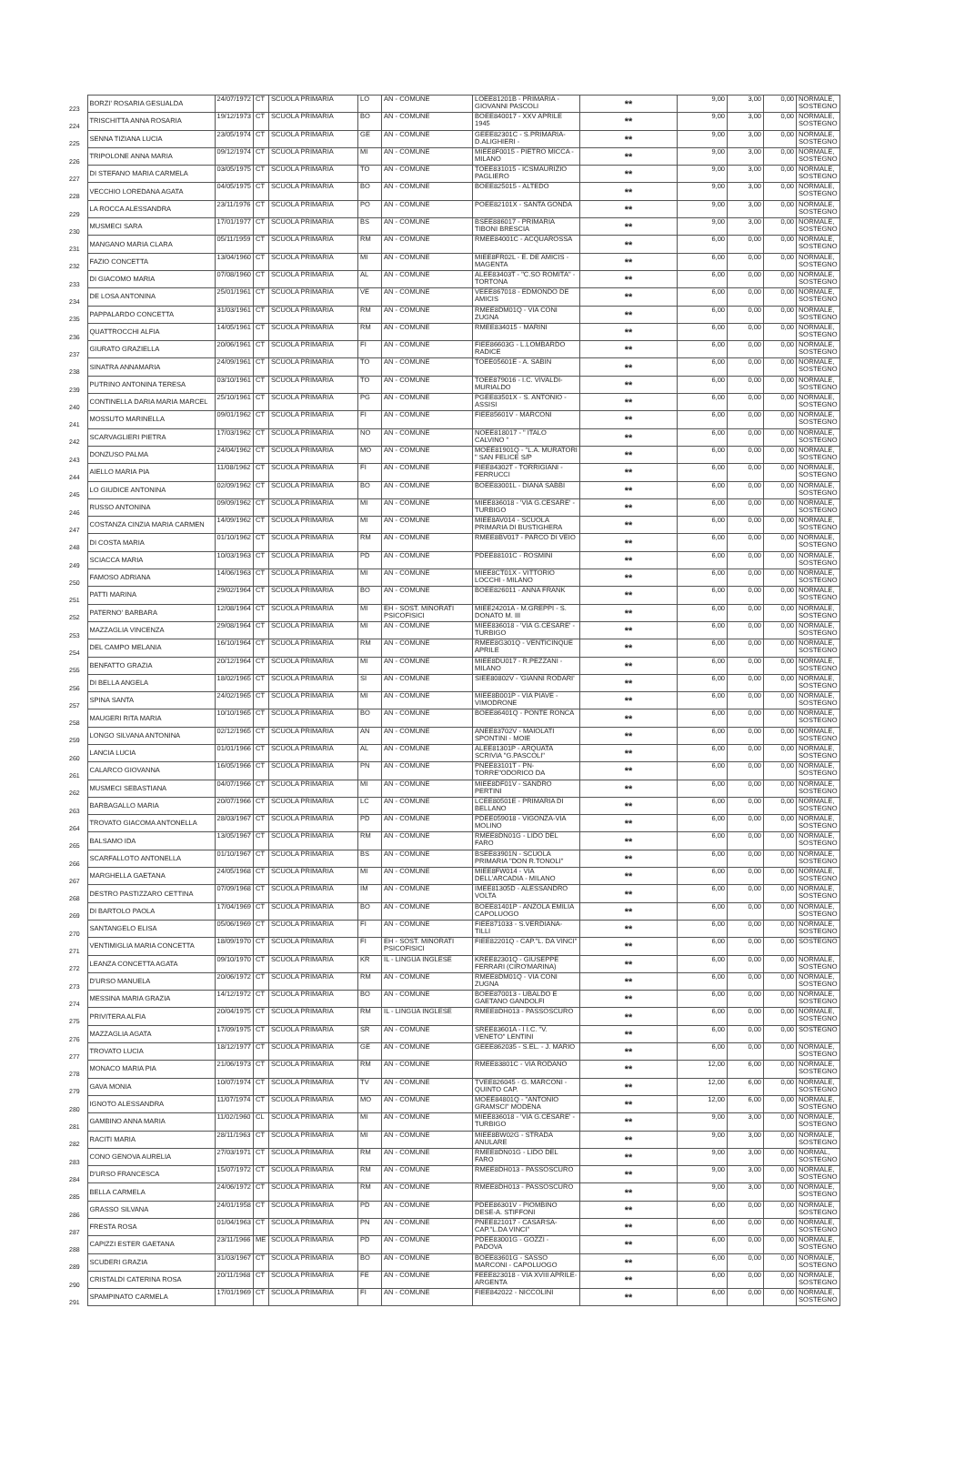| 223 | BORZI' ROSARIA GESUALDA | 24/07/1972 | CT | SCUOLA PRIMARIA | LO | AN - COMUNE | LOEE81201B - PRIMARIA - GIOVANNI PASCOLI | ** | 9,00 | 3,00 | 0,00 | NORMALE, SOSTEGNO |
| 224 | TRISCHITTA ANNA ROSARIA | 19/12/1973 | CT | SCUOLA PRIMARIA | BO | AN - COMUNE | BOEE840017 - XXV APRILE 1945 | ** | 9,00 | 3,00 | 0,00 | NORMALE, SOSTEGNO |
| 225 | SENNA TIZIANA LUCIA | 23/05/1974 | CT | SCUOLA PRIMARIA | GE | AN - COMUNE | GEEE82301C - S.PRIMARIA-D.ALIGHIERI - | ** | 9,00 | 3,00 | 0,00 | NORMALE, SOSTEGNO |
| 226 | TRIPOLONE ANNA MARIA | 09/12/1974 | CT | SCUOLA PRIMARIA | MI | AN - COMUNE | MIEE8F0015 - PIETRO MICCA - MILANO | ** | 9,00 | 3,00 | 0,00 | NORMALE, SOSTEGNO |
| 227 | DI STEFANO MARIA CARMELA | 03/05/1975 | CT | SCUOLA PRIMARIA | TO | AN - COMUNE | TOEE831015 - ICSMAURIZIO PAGLIERO | ** | 9,00 | 3,00 | 0,00 | NORMALE, SOSTEGNO |
| 228 | VECCHIO LOREDANA AGATA | 04/05/1975 | CT | SCUOLA PRIMARIA | BO | AN - COMUNE | BOEE825015 - ALTEDO | ** | 9,00 | 3,00 | 0,00 | NORMALE, SOSTEGNO |
| 229 | LA ROCCA ALESSANDRA | 23/11/1976 | CT | SCUOLA PRIMARIA | PO | AN - COMUNE | POEE82101X - SANTA GONDA | ** | 9,00 | 3,00 | 0,00 | NORMALE, SOSTEGNO |
| 230 | MUSMECI SARA | 17/01/1977 | CT | SCUOLA PRIMARIA | BS | AN - COMUNE | BSEE886017 - PRIMARIA TIBONI BRESCIA | ** | 9,00 | 3,00 | 0,00 | NORMALE, SOSTEGNO |
| 231 | MANGANO MARIA CLARA | 05/11/1959 | CT | SCUOLA PRIMARIA | RM | AN - COMUNE | RMEE84001C - ACQUAROSSA | ** | 6,00 | 0,00 | 0,00 | NORMALE, SOSTEGNO |
| 232 | FAZIO CONCETTA | 13/04/1960 | CT | SCUOLA PRIMARIA | MI | AN - COMUNE | MIEE8FR02L - E. DE AMICIS - MAGENTA | ** | 6,00 | 0,00 | 0,00 | NORMALE, SOSTEGNO |
| 233 | DI GIACOMO MARIA | 07/08/1960 | CT | SCUOLA PRIMARIA | AL | AN - COMUNE | ALEE83403T - "C.SO ROMITA" - TORTONA | ** | 6,00 | 0,00 | 0,00 | NORMALE, SOSTEGNO |
| 234 | DE LOSA ANTONINA | 25/01/1961 | CT | SCUOLA PRIMARIA | VE | AN - COMUNE | VEEE867018 - EDMONDO DE AMICIS | ** | 6,00 | 0,00 | 0,00 | NORMALE, SOSTEGNO |
| 235 | PAPPALARDO CONCETTA | 31/03/1961 | CT | SCUOLA PRIMARIA | RM | AN - COMUNE | RMEE8DM01Q - VIA CONI ZUGNA | ** | 6,00 | 0,00 | 0,00 | NORMALE, SOSTEGNO |
| 236 | QUATTROCCHI ALFIA | 14/05/1961 | CT | SCUOLA PRIMARIA | RM | AN - COMUNE | RMEE834015 - MARINI | ** | 6,00 | 0,00 | 0,00 | NORMALE, SOSTEGNO |
| 237 | GIURATO GRAZIELLA | 20/06/1961 | CT | SCUOLA PRIMARIA | FI | AN - COMUNE | FIEE86603G - L.LOMBARDO RADICE | ** | 6,00 | 0,00 | 0,00 | NORMALE, SOSTEGNO |
| 238 | SINATRA ANNAMARIA | 24/09/1961 | CT | SCUOLA PRIMARIA | TO | AN - COMUNE | TOEE05601E - A. SABIN | ** | 6,00 | 0,00 | 0,00 | NORMALE, SOSTEGNO |
| 239 | PUTRINO ANTONINA TERESA | 03/10/1961 | CT | SCUOLA PRIMARIA | TO | AN - COMUNE | TOEE879016 - I.C. VIVALDI-MURIALDO | ** | 6,00 | 0,00 | 0,00 | NORMALE, SOSTEGNO |
| 240 | CONTINELLA DARIA MARIA MARCEL | 25/10/1961 | CT | SCUOLA PRIMARIA | PG | AN - COMUNE | PGEE83501X - S. ANTONIO - ASSISI | ** | 6,00 | 0,00 | 0,00 | NORMALE, SOSTEGNO |
| 241 | MOSSUTO MARINELLA | 09/01/1962 | CT | SCUOLA PRIMARIA | FI | AN - COMUNE | FIEE85601V - MARCONI | ** | 6,00 | 0,00 | 0,00 | NORMALE, SOSTEGNO |
| 242 | SCARVAGLIERI PIETRA | 17/03/1962 | CT | SCUOLA PRIMARIA | NO | AN - COMUNE | NOEE818017 - " ITALO CALVINO " | ** | 6,00 | 0,00 | 0,00 | NORMALE, SOSTEGNO |
| 243 | DONZUSO PALMA | 24/04/1962 | CT | SCUOLA PRIMARIA | MO | AN - COMUNE | MOEE81901Q - "L.A. MURATORI " SAN FELICE S/P | ** | 6,00 | 0,00 | 0,00 | NORMALE, SOSTEGNO |
| 244 | AIELLO MARIA PIA | 11/08/1962 | CT | SCUOLA PRIMARIA | FI | AN - COMUNE | FIEE84302T - TORRIGIANI - FERRUCCI | ** | 6,00 | 0,00 | 0,00 | NORMALE, SOSTEGNO |
| 245 | LO GIUDICE ANTONINA | 02/09/1962 | CT | SCUOLA PRIMARIA | BO | AN - COMUNE | BOEE83001L - DIANA SABBI | ** | 6,00 | 0,00 | 0,00 | NORMALE, SOSTEGNO |
| 246 | RUSSO ANTONINA | 09/09/1962 | CT | SCUOLA PRIMARIA | MI | AN - COMUNE | MIEE836018 - 'VIA G.CESARE' - TURBIGO | ** | 6,00 | 0,00 | 0,00 | NORMALE, SOSTEGNO |
| 247 | COSTANZA CINZIA MARIA CARMEN | 14/09/1962 | CT | SCUOLA PRIMARIA | MI | AN - COMUNE | MIEE8AV014 - SCUOLA PRIMARIA DI BUSTIGHERA | ** | 6,00 | 0,00 | 0,00 | NORMALE, SOSTEGNO |
| 248 | DI COSTA MARIA | 01/10/1962 | CT | SCUOLA PRIMARIA | RM | AN - COMUNE | RMEE8BV017 - PARCO DI VEIO | ** | 6,00 | 0,00 | 0,00 | NORMALE, SOSTEGNO |
| 249 | SCIACCA MARIA | 10/03/1963 | CT | SCUOLA PRIMARIA | PD | AN - COMUNE | PDEE88101C - ROSMINI | ** | 6,00 | 0,00 | 0,00 | NORMALE, SOSTEGNO |
| 250 | FAMOSO ADRIANA | 14/06/1963 | CT | SCUOLA PRIMARIA | MI | AN - COMUNE | MIEE8CT01X - VITTORIO LOCCHI - MILANO | ** | 6,00 | 0,00 | 0,00 | NORMALE, SOSTEGNO |
| 251 | PATTI MARINA | 29/02/1964 | CT | SCUOLA PRIMARIA | BO | AN - COMUNE | BOEE826011 - ANNA FRANK | ** | 6,00 | 0,00 | 0,00 | NORMALE, SOSTEGNO |
| 252 | PATERNO' BARBARA | 12/08/1964 | CT | SCUOLA PRIMARIA | MI | EH - SOST. MINORATI PSICOFISICI | MIEE24201A - M.GREPPI - S. DONATO M. III | ** | 6,00 | 0,00 | 0,00 | NORMALE, SOSTEGNO |
| 253 | MAZZAGLIA VINCENZA | 29/08/1964 | CT | SCUOLA PRIMARIA | MI | AN - COMUNE | MIEE836018 - 'VIA G.CESARE' - TURBIGO | ** | 6,00 | 0,00 | 0,00 | NORMALE, SOSTEGNO |
| 254 | DEL CAMPO MELANIA | 16/10/1964 | CT | SCUOLA PRIMARIA | RM | AN - COMUNE | RMEE8G301Q - VENTICINQUE APRILE | ** | 6,00 | 0,00 | 0,00 | NORMALE, SOSTEGNO |
| 255 | BENFATTO GRAZIA | 20/12/1964 | CT | SCUOLA PRIMARIA | MI | AN - COMUNE | MIEE8DU017 - R.PEZZANI - MILANO | ** | 6,00 | 0,00 | 0,00 | NORMALE, SOSTEGNO |
| 256 | DI BELLA ANGELA | 18/02/1965 | CT | SCUOLA PRIMARIA | SI | AN - COMUNE | SIEE80802V - 'GIANNI RODARI' | ** | 6,00 | 0,00 | 0,00 | NORMALE, SOSTEGNO |
| 257 | SPINA SANTA | 24/02/1965 | CT | SCUOLA PRIMARIA | MI | AN - COMUNE | MIEE8B001P - VIA PIAVE - VIMODRONE | ** | 6,00 | 0,00 | 0,00 | NORMALE, SOSTEGNO |
| 258 | MAUGERI RITA MARIA | 10/10/1965 | CT | SCUOLA PRIMARIA | BO | AN - COMUNE | BOEE86401Q - PONTE RONCA | ** | 6,00 | 0,00 | 0,00 | NORMALE, SOSTEGNO |
| 259 | LONGO SILVANA ANTONINA | 02/12/1965 | CT | SCUOLA PRIMARIA | AN | AN - COMUNE | ANEE83702V - MAIOLATI SPONTINI - MOIE | ** | 6,00 | 0,00 | 0,00 | NORMALE, SOSTEGNO |
| 260 | LANCIA LUCIA | 01/01/1966 | CT | SCUOLA PRIMARIA | AL | AN - COMUNE | ALEE81301P - ARQUATA SCRIVIA "G.PASCOLI" | ** | 6,00 | 0,00 | 0,00 | NORMALE, SOSTEGNO |
| 261 | CALARCO GIOVANNA | 16/05/1966 | CT | SCUOLA PRIMARIA | PN | AN - COMUNE | PNEE83101T - PN-TORRE"ODORICO DA | ** | 6,00 | 0,00 | 0,00 | NORMALE, SOSTEGNO |
| 262 | MUSMECI SEBASTIANA | 04/07/1966 | CT | SCUOLA PRIMARIA | MI | AN - COMUNE | MIEE8DF01V - SANDRO PERTINI | ** | 6,00 | 0,00 | 0,00 | NORMALE, SOSTEGNO |
| 263 | BARBAGALLO MARIA | 20/07/1966 | CT | SCUOLA PRIMARIA | LC | AN - COMUNE | LCEE80501E - PRIMARIA DI BELLANO | ** | 6,00 | 0,00 | 0,00 | NORMALE, SOSTEGNO |
| 264 | TROVATO GIACOMA ANTONELLA | 28/03/1967 | CT | SCUOLA PRIMARIA | PD | AN - COMUNE | PDEE059018 - VIGONZA-VIA MOLINO | ** | 6,00 | 0,00 | 0,00 | NORMALE, SOSTEGNO |
| 265 | BALSAMO IDA | 13/05/1967 | CT | SCUOLA PRIMARIA | RM | AN - COMUNE | RMEE8DN01G - LIDO DEL FARO | ** | 6,00 | 0,00 | 0,00 | NORMALE, SOSTEGNO |
| 266 | SCARFALLOTO ANTONELLA | 01/10/1967 | CT | SCUOLA PRIMARIA | BS | AN - COMUNE | BSEE83901N - SCUOLA PRIMARIA "DON R.TONOLI" | ** | 6,00 | 0,00 | 0,00 | NORMALE, SOSTEGNO |
| 267 | MARGHELLA GAETANA | 24/05/1968 | CT | SCUOLA PRIMARIA | MI | AN - COMUNE | MIEE8FW014 - VIA DELL'ARCADIA - MILANO | ** | 6,00 | 0,00 | 0,00 | NORMALE, SOSTEGNO |
| 268 | DESTRO PASTIZZARO CETTINA | 07/09/1968 | CT | SCUOLA PRIMARIA | IM | AN - COMUNE | IMEE81305D - ALESSANDRO VOLTA | ** | 6,00 | 0,00 | 0,00 | NORMALE, SOSTEGNO |
| 269 | DI BARTOLO PAOLA | 17/04/1969 | CT | SCUOLA PRIMARIA | BO | AN - COMUNE | BOEE81401P - ANZOLA EMILIA CAPOLUOGO | ** | 6,00 | 0,00 | 0,00 | NORMALE, SOSTEGNO |
| 270 | SANTANGELO ELISA | 05/06/1969 | CT | SCUOLA PRIMARIA | FI | AN - COMUNE | FIEE871033 - S.VERDIANA-TILLI | ** | 6,00 | 0,00 | 0,00 | NORMALE, SOSTEGNO |
| 271 | VENTIMIGLIA MARIA CONCETTA | 18/09/1970 | CT | SCUOLA PRIMARIA | FI | EH - SOST. MINORATI PSICOFISICI | FIEE82201Q - CAP."L. DA VINCI" | ** | 6,00 | 0,00 | 0,00 | SOSTEGNO |
| 272 | LEANZA CONCETTA AGATA | 09/10/1970 | CT | SCUOLA PRIMARIA | KR | IL - LINGUA INGLESE | KREE82301Q - GIUSEPPE FERRARI (CIRO'MARINA) | ** | 6,00 | 0,00 | 0,00 | NORMALE, SOSTEGNO |
| 273 | D'URSO MANUELA | 20/06/1972 | CT | SCUOLA PRIMARIA | RM | AN - COMUNE | RMEE8DM01Q - VIA CONI ZUGNA | ** | 6,00 | 0,00 | 0,00 | NORMALE, SOSTEGNO |
| 274 | MESSINA MARIA GRAZIA | 14/12/1972 | CT | SCUOLA PRIMARIA | BO | AN - COMUNE | BOEE870013 - UBALDO E GAETANO GANDOLFI | ** | 6,00 | 0,00 | 0,00 | NORMALE, SOSTEGNO |
| 275 | PRIVITERA ALFIA | 20/04/1975 | CT | SCUOLA PRIMARIA | RM | IL - LINGUA INGLESE | RMEE8DH013 - PASSOSCURO | ** | 6,00 | 0,00 | 0,00 | NORMALE, SOSTEGNO |
| 276 | MAZZAGLIA AGATA | 17/09/1975 | CT | SCUOLA PRIMARIA | SR | AN - COMUNE | SREE83601A - I I.C. "V. VENETO" LENTINI | ** | 6,00 | 0,00 | 0,00 | SOSTEGNO |
| 277 | TROVATO LUCIA | 18/12/1977 | CT | SCUOLA PRIMARIA | GE | AN - COMUNE | GEEE862035 - S.EL. - J. MARIO | ** | 6,00 | 0,00 | 0,00 | NORMALE, SOSTEGNO |
| 278 | MONACO MARIA PIA | 21/06/1973 | CT | SCUOLA PRIMARIA | RM | AN - COMUNE | RMEE83801C - VIA RODANO | ** | 12,00 | 6,00 | 0,00 | NORMALE, SOSTEGNO |
| 279 | GAVA MONIA | 10/07/1974 | CT | SCUOLA PRIMARIA | TV | AN - COMUNE | TVEE826045 - G. MARCONI - QUINTO CAP. | ** | 12,00 | 6,00 | 0,00 | NORMALE, SOSTEGNO |
| 280 | IGNOTO ALESSANDRA | 11/07/1974 | CT | SCUOLA PRIMARIA | MO | AN - COMUNE | MOEE84801Q - "ANTONIO GRAMSCI" MODENA | ** | 12,00 | 6,00 | 0,00 | NORMALE, SOSTEGNO |
| 281 | GAMBINO ANNA MARIA | 11/02/1960 | CL | SCUOLA PRIMARIA | MI | AN - COMUNE | MIEE836018 - 'VIA G.CESARE' - TURBIGO | ** | 9,00 | 3,00 | 0,00 | NORMALE, SOSTEGNO |
| 282 | RACITI MARIA | 28/11/1963 | CT | SCUOLA PRIMARIA | MI | AN - COMUNE | MIEE8BW02G - STRADA ANULARE | ** | 9,00 | 3,00 | 0,00 | NORMALE, SOSTEGNO |
| 283 | CONO GENOVA AURELIA | 27/03/1971 | CT | SCUOLA PRIMARIA | RM | AN - COMUNE | RMEE8DN01G - LIDO DEL FARO | ** | 9,00 | 3,00 | 0,00 | NORMAL, SOSTEGNO |
| 284 | D'URSO FRANCESCA | 15/07/1972 | CT | SCUOLA PRIMARIA | RM | AN - COMUNE | RMEE8DH013 - PASSOSCURO | ** | 9,00 | 3,00 | 0,00 | NORMALE, SOSTEGNO |
| 285 | BELLA CARMELA | 24/06/1972 | CT | SCUOLA PRIMARIA | RM | AN - COMUNE | RMEE8DH013 - PASSOSCURO | ** | 9,00 | 3,00 | 0,00 | NORMALE, SOSTEGNO |
| 286 | GRASSO SILVANA | 24/01/1958 | CT | SCUOLA PRIMARIA | PD | AN - COMUNE | PDEE86301V - PIOMBINO DESE-A. STIFFONI | ** | 6,00 | 0,00 | 0,00 | NORMALE, SOSTEGNO |
| 287 | FRESTA ROSA | 01/04/1963 | CT | SCUOLA PRIMARIA | PN | AN - COMUNE | PNEE821017 - CASARSA-CAP."L.DA VINCI" | ** | 6,00 | 0,00 | 0,00 | NORMALE, SOSTEGNO |
| 288 | CAPIZZI ESTER GAETANA | 23/11/1966 | ME | SCUOLA PRIMARIA | PD | AN - COMUNE | PDEE83001G - GOZZI - PADOVA | ** | 6,00 | 0,00 | 0,00 | NORMALE, SOSTEGNO |
| 289 | SCUDERI GRAZIA | 31/03/1967 | CT | SCUOLA PRIMARIA | BO | AN - COMUNE | BOEE83601G - SASSO MARCONI - CAPOLUOGO | ** | 6,00 | 0,00 | 0,00 | NORMALE, SOSTEGNO |
| 290 | CRISTALDI CATERINA ROSA | 20/11/1968 | CT | SCUOLA PRIMARIA | FE | AN - COMUNE | FEEE823018 - VIA XVIII APRILE-ARGENTA | ** | 6,00 | 0,00 | 0,00 | NORMALE, SOSTEGNO |
| 291 | SPAMPINATO CARMELA | 17/01/1969 | CT | SCUOLA PRIMARIA | FI | AN - COMUNE | FIEE842022 - NICCOLINI | ** | 6,00 | 0,00 | 0,00 | NORMALE, SOSTEGNO |